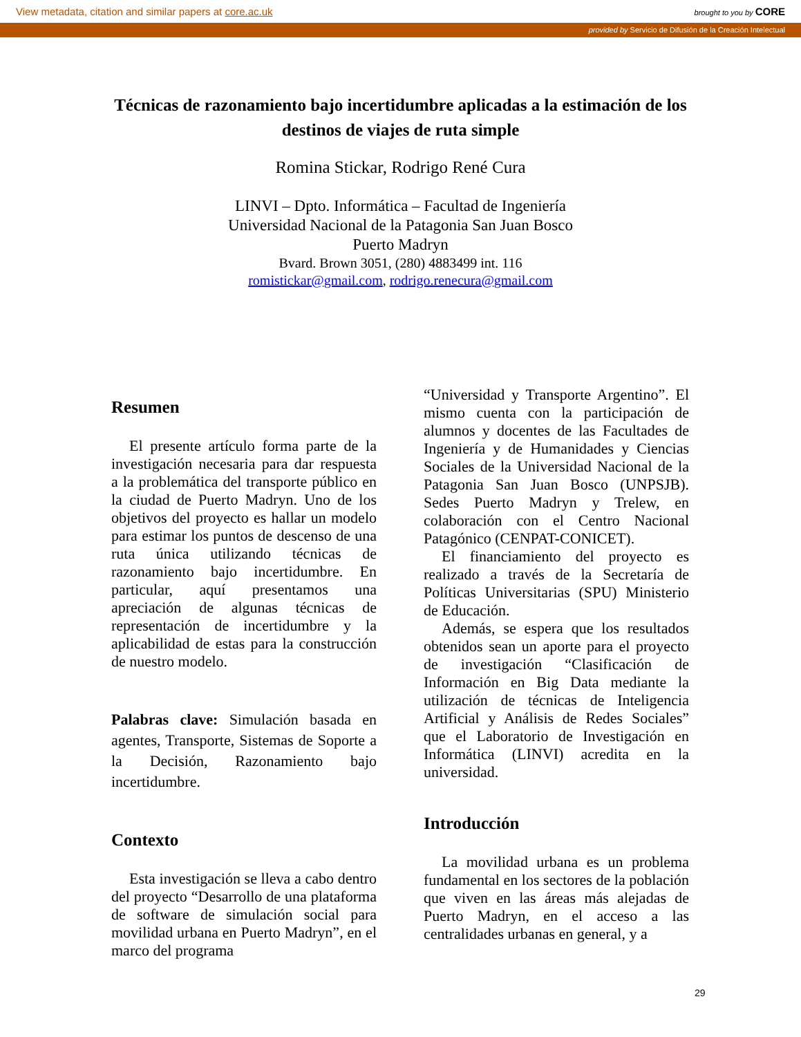View metadata, citation and similar papers at core.ac.uk brought to you by CORE
provided by Servicio de Difusión de la Creación Intelectual
Técnicas de razonamiento bajo incertidumbre aplicadas a la estimación de los destinos de viajes de ruta simple
Romina Stickar, Rodrigo René Cura
LINVI – Dpto. Informática – Facultad de Ingeniería
Universidad Nacional de la Patagonia San Juan Bosco
Puerto Madryn
Bvard. Brown 3051, (280) 4883499 int. 116
romistickar@gmail.com, rodrigo.renecura@gmail.com
Resumen
El presente artículo forma parte de la investigación necesaria para dar respuesta a la problemática del transporte público en la ciudad de Puerto Madryn. Uno de los objetivos del proyecto es hallar un modelo para estimar los puntos de descenso de una ruta única utilizando técnicas de razonamiento bajo incertidumbre. En particular, aquí presentamos una apreciación de algunas técnicas de representación de incertidumbre y la aplicabilidad de estas para la construcción de nuestro modelo.
Palabras clave: Simulación basada en agentes, Transporte, Sistemas de Soporte a la Decisión, Razonamiento bajo incertidumbre.
Contexto
Esta investigación se lleva a cabo dentro del proyecto “Desarrollo de una plataforma de software de simulación social para movilidad urbana en Puerto Madryn”, en el marco del programa
“Universidad y Transporte Argentino”. El mismo cuenta con la participación de alumnos y docentes de las Facultades de Ingeniería y de Humanidades y Ciencias Sociales de la Universidad Nacional de la Patagonia San Juan Bosco (UNPSJB). Sedes Puerto Madryn y Trelew, en colaboración con el Centro Nacional Patagónico (CENPAT-CONICET).
El financiamiento del proyecto es realizado a través de la Secretaría de Políticas Universitarias (SPU) Ministerio de Educación.
Además, se espera que los resultados obtenidos sean un aporte para el proyecto de investigación “Clasificación de Información en Big Data mediante la utilización de técnicas de Inteligencia Artificial y Análisis de Redes Sociales” que el Laboratorio de Investigación en Informática (LINVI) acredita en la universidad.
Introducción
La movilidad urbana es un problema fundamental en los sectores de la población que viven en las áreas más alejadas de Puerto Madryn, en el acceso a las centralidades urbanas en general, y a
29